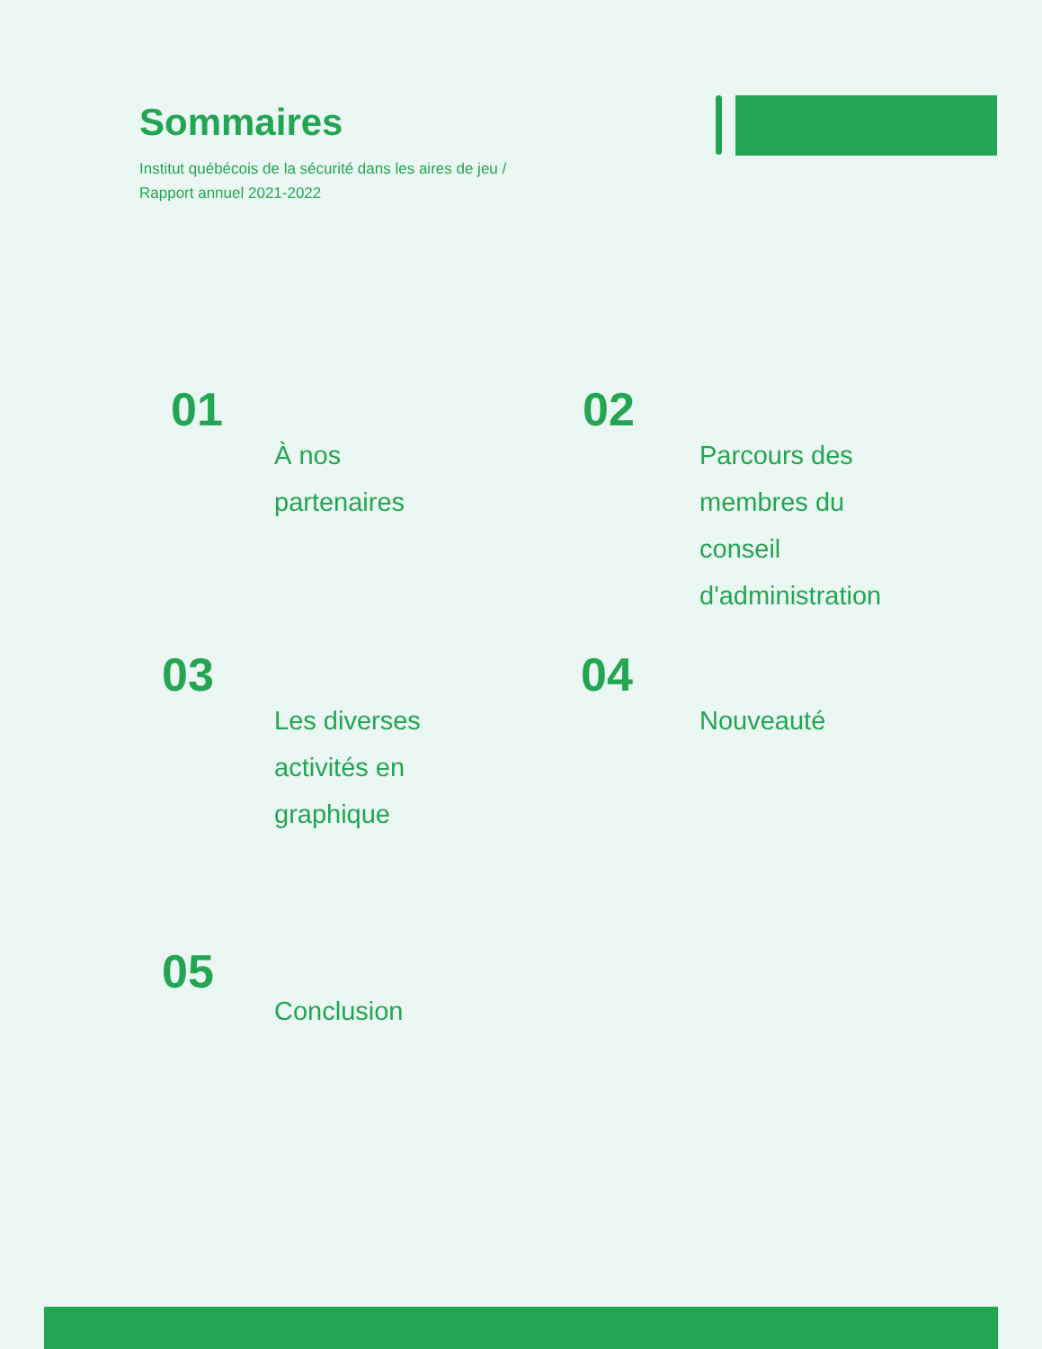Sommaires
Institut québécois de la sécurité dans les aires de jeu /
Rapport annuel 2021-2022
01
À nos
partenaires
02
Parcours des
membres du
conseil
d'administration
03
Les diverses
activités en
graphique
04
Nouveauté
05
Conclusion